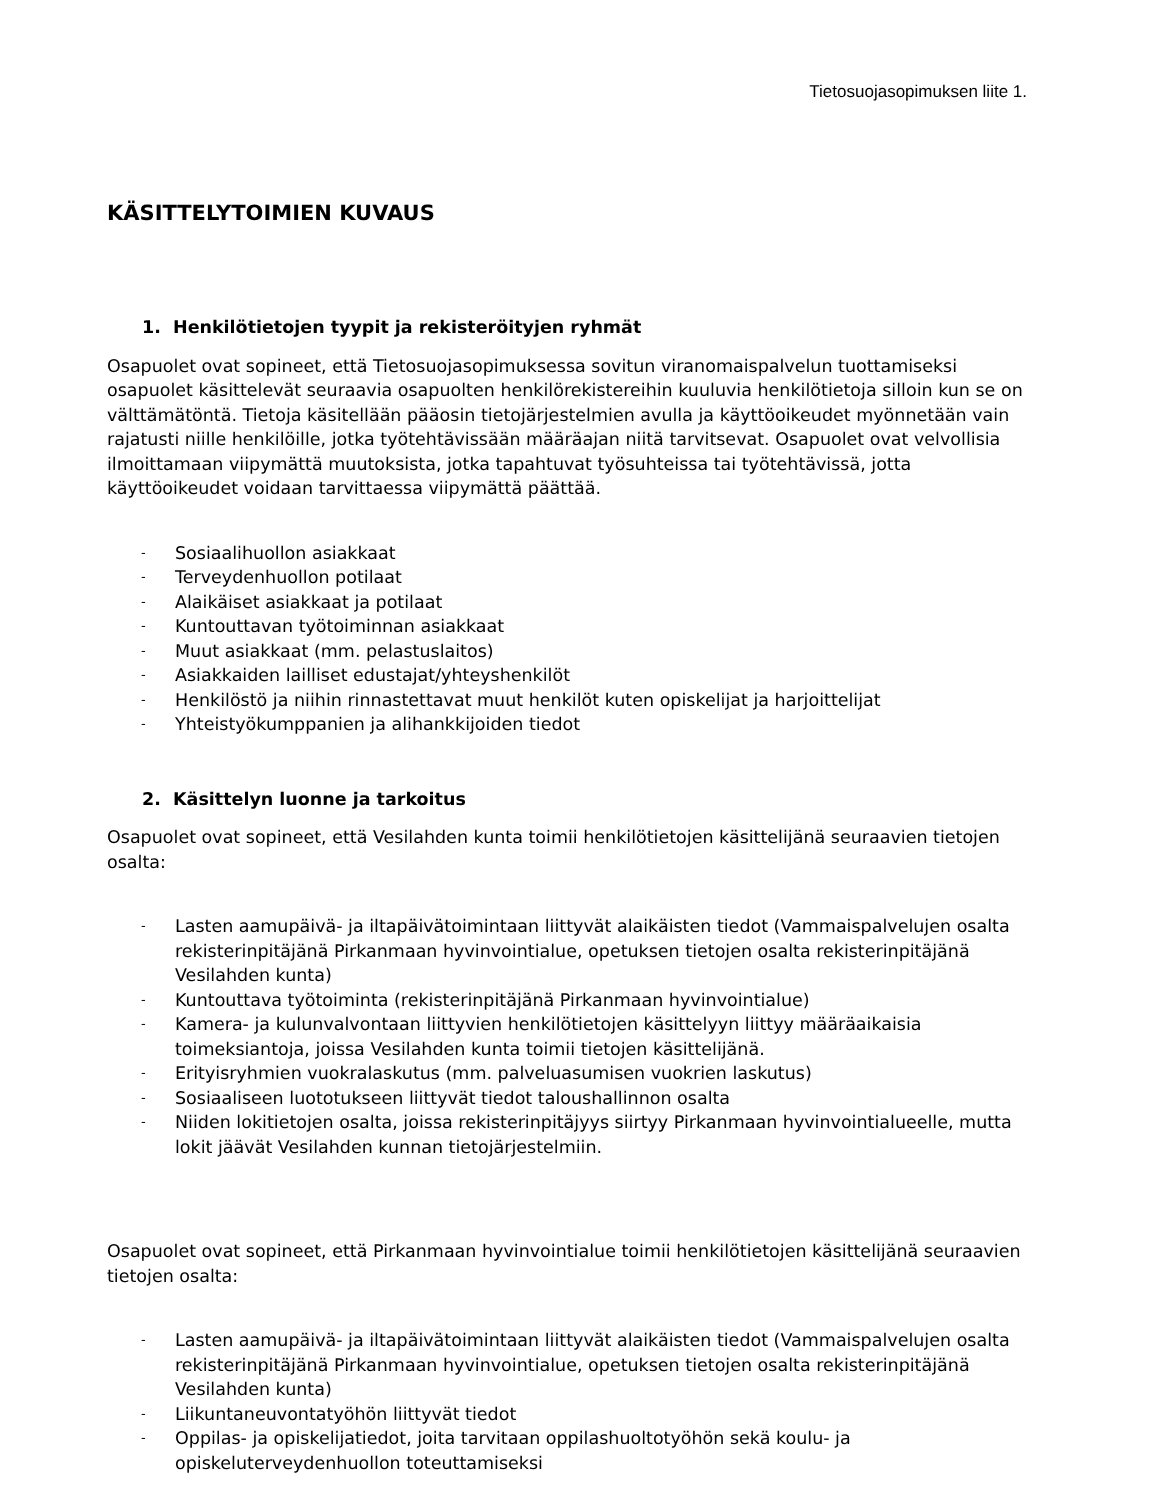Tietosuojasopimuksen liite 1.
KÄSITTELYTOIMIEN KUVAUS
1. Henkilötietojen tyypit ja rekisteröityjen ryhmät
Osapuolet ovat sopineet, että Tietosuojasopimuksessa sovitun viranomaispalvelun tuottamiseksi osapuolet käsittelevät seuraavia osapuolten henkilörekistereihin kuuluvia henkilötietoja silloin kun se on välttämätöntä. Tietoja käsitellään pääosin tietojärjestelmien avulla ja käyttöoikeudet myönnetään vain rajatusti niille henkilöille, jotka työtehtävissään määräajan niitä tarvitsevat. Osapuolet ovat velvollisia ilmoittamaan viipymättä muutoksista, jotka tapahtuvat työsuhteissa tai työtehtävissä, jotta käyttöoikeudet voidaan tarvittaessa viipymättä päättää.
- Sosiaalihuollon asiakkaat
- Terveydenhuollon potilaat
- Alaikäiset asiakkaat ja potilaat
- Kuntouttavan työtoiminnan asiakkaat
- Muut asiakkaat (mm. pelastuslaitos)
- Asiakkaiden lailliset edustajat/yhteyshenkilöt
- Henkilöstö ja niihin rinnastettavat muut henkilöt kuten opiskelijat ja harjoittelijat
- Yhteistyökumppanien ja alihankkijoiden tiedot
2. Käsittelyn luonne ja tarkoitus
Osapuolet ovat sopineet, että Vesilahden kunta toimii henkilötietojen käsittelijänä seuraavien tietojen osalta:
- Lasten aamupäivä- ja iltapäivätoimintaan liittyvät alaikäisten tiedot (Vammaispalvelujen osalta rekisterinpitäjänä Pirkanmaan hyvinvointialue, opetuksen tietojen osalta rekisterinpitäjänä Vesilahden kunta)
- Kuntouttava työtoiminta (rekisterinpitäjänä Pirkanmaan hyvinvointialue)
- Kamera- ja kulunvalvontaan liittyvien henkilötietojen käsittelyyn liittyy määräaikaisia toimeksiantoja, joissa Vesilahden kunta toimii tietojen käsittelijänä.
- Erityisryhmien vuokralaskutus (mm. palveluasumisen vuokrien laskutus)
- Sosiaaliseen luototukseen liittyvät tiedot taloushallinnon osalta
- Niiden lokitietojen osalta, joissa rekisterinpitäjyys siirtyy Pirkanmaan hyvinvointialueelle, mutta lokit jäävät Vesilahden kunnan tietojärjestelmiin.
Osapuolet ovat sopineet, että Pirkanmaan hyvinvointialue toimii henkilötietojen käsittelijänä seuraavien tietojen osalta:
- Lasten aamupäivä- ja iltapäivätoimintaan liittyvät alaikäisten tiedot (Vammaispalvelujen osalta rekisterinpitäjänä Pirkanmaan hyvinvointialue, opetuksen tietojen osalta rekisterinpitäjänä Vesilahden kunta)
- Liikuntaneuvontatyöhön liittyvät tiedot
- Oppilas- ja opiskelijatiedot, joita tarvitaan oppilashuoltotyöhön sekä koulu- ja opiskeluterveydenhuollon toteuttamiseksi